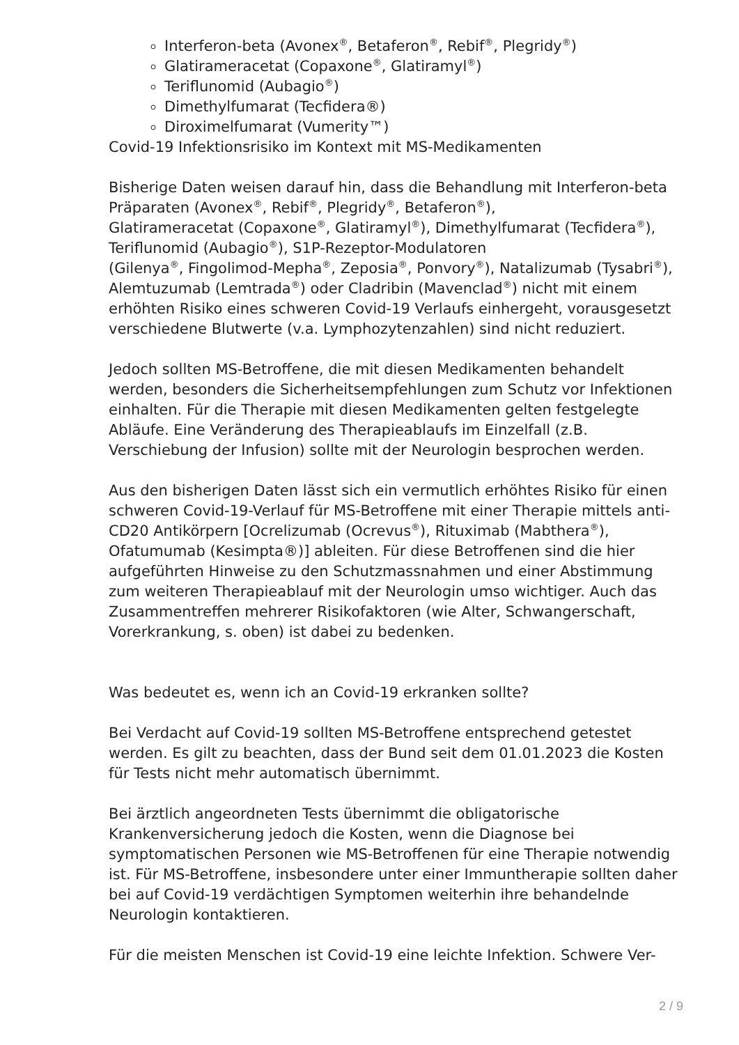Interferon-beta (Avonex<sup>®</sup>, Betaferon<sup>®</sup>, Rebif<sup>®</sup>, Plegridy<sup>®</sup>)
Glatirameracetat (Copaxone<sup>®</sup>, Glatiramyl<sup>®</sup>)
Teriflunomid (Aubagio<sup>®</sup>)
Dimethylfumarat (Tecfidera®)
Diroximelfumarat (Vumerity™)
Covid-19 Infektionsrisiko im Kontext mit MS-Medikamenten
Bisherige Daten weisen darauf hin, dass die Behandlung mit Interferon-beta Präparaten (Avonex<sup>®</sup>, Rebif<sup>®</sup>, Plegridy<sup>®</sup>, Betaferon<sup>®</sup>),
Glatirameracetat (Copaxone<sup>®</sup>, Glatiramyl<sup>®</sup>), Dimethylfumarat (Tecfidera<sup>®</sup>), Teriflunomid (Aubagio<sup>®</sup>), S1P-Rezeptor-Modulatoren
(Gilenya<sup>®</sup>, Fingolimod-Mepha<sup>®</sup>, Zeposia<sup>®</sup>, Ponvory<sup>®</sup>), Natalizumab (Tysabri<sup>®</sup>), Alemtuzumab (Lemtrada<sup>®</sup>) oder Cladribin (Mavenclad<sup>®</sup>) nicht mit einem erhöhten Risiko eines schweren Covid-19 Verlaufs einhergeht, vorausgesetzt verschiedene Blutwerte (v.a. Lymphozytenzahlen) sind nicht reduziert.
Jedoch sollten MS-Betroffene, die mit diesen Medikamenten behandelt werden, besonders die Sicherheitsempfehlungen zum Schutz vor Infektionen einhalten. Für die Therapie mit diesen Medikamenten gelten festgelegte Abläufe. Eine Veränderung des Therapieablaufs im Einzelfall (z.B. Verschiebung der Infusion) sollte mit der Neurologin besprochen werden.
Aus den bisherigen Daten lässt sich ein vermutlich erhöhtes Risiko für einen schweren Covid-19-Verlauf für MS-Betroffene mit einer Therapie mittels anti-CD20 Antikörpern [Ocrelizumab (Ocrevus<sup>®</sup>), Rituximab (Mabthera<sup>®</sup>), Ofatumumab (Kesimpta®)] ableiten. Für diese Betroffenen sind die hier aufgeführten Hinweise zu den Schutzmassnahmen und einer Abstimmung zum weiteren Therapieablauf mit der Neurologin umso wichtiger. Auch das Zusammentreffen mehrerer Risikofaktoren (wie Alter, Schwangerschaft, Vorerkrankung, s. oben) ist dabei zu bedenken.
Was bedeutet es, wenn ich an Covid-19 erkranken sollte?
Bei Verdacht auf Covid-19 sollten MS-Betroffene entsprechend getestet werden. Es gilt zu beachten, dass der Bund seit dem 01.01.2023 die Kosten für Tests nicht mehr automatisch übernimmt.
Bei ärztlich angeordneten Tests übernimmt die obligatorische Krankenversicherung jedoch die Kosten, wenn die Diagnose bei symptomatischen Personen wie MS-Betroffenen für eine Therapie notwendig ist. Für MS-Betroffene, insbesondere unter einer Immuntherapie sollten daher bei auf Covid-19 verdächtigen Symptomen weiterhin ihre behandelnde Neurologin kontaktieren.
Für die meisten Menschen ist Covid-19 eine leichte Infektion. Schwere Ver-
2 / 9